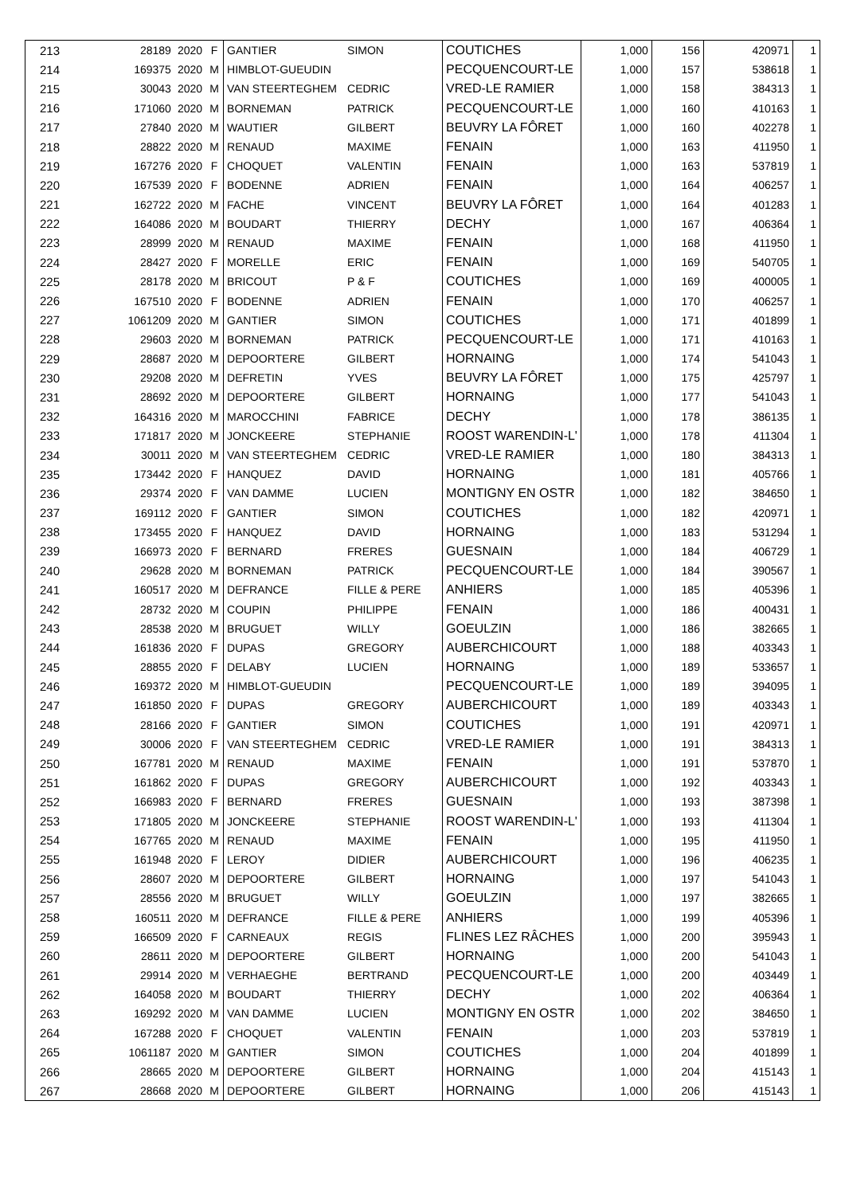| 213 | 28189 | 2020 | F | GANTIER | SIMON | COUTICHES | 1,000 | 156 | 420971 | 1 |
| 214 | 169375 | 2020 | M | HIMBLOT-GUEUDIN | | PECQUENCOURT-LE | 1,000 | 157 | 538618 | 1 |
| 215 | 30043 | 2020 | M | VAN STEERTEGHEM | CEDRIC | VRED-LE RAMIER | 1,000 | 158 | 384313 | 1 |
| 216 | 171060 | 2020 | M | BORNEMAN | PATRICK | PECQUENCOURT-LE | 1,000 | 160 | 410163 | 1 |
| 217 | 27840 | 2020 | M | WAUTIER | GILBERT | BEUVRY LA FÔRET | 1,000 | 160 | 402278 | 1 |
| 218 | 28822 | 2020 | M | RENAUD | MAXIME | FENAIN | 1,000 | 163 | 411950 | 1 |
| 219 | 167276 | 2020 | F | CHOQUET | VALENTIN | FENAIN | 1,000 | 163 | 537819 | 1 |
| 220 | 167539 | 2020 | F | BODENNE | ADRIEN | FENAIN | 1,000 | 164 | 406257 | 1 |
| 221 | 162722 | 2020 | M | FACHE | VINCENT | BEUVRY LA FÔRET | 1,000 | 164 | 401283 | 1 |
| 222 | 164086 | 2020 | M | BOUDART | THIERRY | DECHY | 1,000 | 167 | 406364 | 1 |
| 223 | 28999 | 2020 | M | RENAUD | MAXIME | FENAIN | 1,000 | 168 | 411950 | 1 |
| 224 | 28427 | 2020 | F | MORELLE | ERIC | FENAIN | 1,000 | 169 | 540705 | 1 |
| 225 | 28178 | 2020 | M | BRICOUT | P & F | COUTICHES | 1,000 | 169 | 400005 | 1 |
| 226 | 167510 | 2020 | F | BODENNE | ADRIEN | FENAIN | 1,000 | 170 | 406257 | 1 |
| 227 | 1061209 | 2020 | M | GANTIER | SIMON | COUTICHES | 1,000 | 171 | 401899 | 1 |
| 228 | 29603 | 2020 | M | BORNEMAN | PATRICK | PECQUENCOURT-LE | 1,000 | 171 | 410163 | 1 |
| 229 | 28687 | 2020 | M | DEPOORTERE | GILBERT | HORNAING | 1,000 | 174 | 541043 | 1 |
| 230 | 29208 | 2020 | M | DEFRETIN | YVES | BEUVRY LA FÔRET | 1,000 | 175 | 425797 | 1 |
| 231 | 28692 | 2020 | M | DEPOORTERE | GILBERT | HORNAING | 1,000 | 177 | 541043 | 1 |
| 232 | 164316 | 2020 | M | MAROCCHINI | FABRICE | DECHY | 1,000 | 178 | 386135 | 1 |
| 233 | 171817 | 2020 | M | JONCKEERE | STEPHANIE | ROOST WARENDIN-L' | 1,000 | 178 | 411304 | 1 |
| 234 | 30011 | 2020 | M | VAN STEERTEGHEM | CEDRIC | VRED-LE RAMIER | 1,000 | 180 | 384313 | 1 |
| 235 | 173442 | 2020 | F | HANQUEZ | DAVID | HORNAING | 1,000 | 181 | 405766 | 1 |
| 236 | 29374 | 2020 | F | VAN DAMME | LUCIEN | MONTIGNY EN OSTR | 1,000 | 182 | 384650 | 1 |
| 237 | 169112 | 2020 | F | GANTIER | SIMON | COUTICHES | 1,000 | 182 | 420971 | 1 |
| 238 | 173455 | 2020 | F | HANQUEZ | DAVID | HORNAING | 1,000 | 183 | 531294 | 1 |
| 239 | 166973 | 2020 | F | BERNARD | FRERES | GUESNAIN | 1,000 | 184 | 406729 | 1 |
| 240 | 29628 | 2020 | M | BORNEMAN | PATRICK | PECQUENCOURT-LE | 1,000 | 184 | 390567 | 1 |
| 241 | 160517 | 2020 | M | DEFRANCE | FILLE & PERE | ANHIERS | 1,000 | 185 | 405396 | 1 |
| 242 | 28732 | 2020 | M | COUPIN | PHILIPPE | FENAIN | 1,000 | 186 | 400431 | 1 |
| 243 | 28538 | 2020 | M | BRUGUET | WILLY | GOEULZIN | 1,000 | 186 | 382665 | 1 |
| 244 | 161836 | 2020 | F | DUPAS | GREGORY | AUBERCHICOURT | 1,000 | 188 | 403343 | 1 |
| 245 | 28855 | 2020 | F | DELABY | LUCIEN | HORNAING | 1,000 | 189 | 533657 | 1 |
| 246 | 169372 | 2020 | M | HIMBLOT-GUEUDIN | | PECQUENCOURT-LE | 1,000 | 189 | 394095 | 1 |
| 247 | 161850 | 2020 | F | DUPAS | GREGORY | AUBERCHICOURT | 1,000 | 189 | 403343 | 1 |
| 248 | 28166 | 2020 | F | GANTIER | SIMON | COUTICHES | 1,000 | 191 | 420971 | 1 |
| 249 | 30006 | 2020 | F | VAN STEERTEGHEM | CEDRIC | VRED-LE RAMIER | 1,000 | 191 | 384313 | 1 |
| 250 | 167781 | 2020 | M | RENAUD | MAXIME | FENAIN | 1,000 | 191 | 537870 | 1 |
| 251 | 161862 | 2020 | F | DUPAS | GREGORY | AUBERCHICOURT | 1,000 | 192 | 403343 | 1 |
| 252 | 166983 | 2020 | F | BERNARD | FRERES | GUESNAIN | 1,000 | 193 | 387398 | 1 |
| 253 | 171805 | 2020 | M | JONCKEERE | STEPHANIE | ROOST WARENDIN-L' | 1,000 | 193 | 411304 | 1 |
| 254 | 167765 | 2020 | M | RENAUD | MAXIME | FENAIN | 1,000 | 195 | 411950 | 1 |
| 255 | 161948 | 2020 | F | LEROY | DIDIER | AUBERCHICOURT | 1,000 | 196 | 406235 | 1 |
| 256 | 28607 | 2020 | M | DEPOORTERE | GILBERT | HORNAING | 1,000 | 197 | 541043 | 1 |
| 257 | 28556 | 2020 | M | BRUGUET | WILLY | GOEULZIN | 1,000 | 197 | 382665 | 1 |
| 258 | 160511 | 2020 | M | DEFRANCE | FILLE & PERE | ANHIERS | 1,000 | 199 | 405396 | 1 |
| 259 | 166509 | 2020 | F | CARNEAUX | REGIS | FLINES LEZ RÂCHES | 1,000 | 200 | 395943 | 1 |
| 260 | 28611 | 2020 | M | DEPOORTERE | GILBERT | HORNAING | 1,000 | 200 | 541043 | 1 |
| 261 | 29914 | 2020 | M | VERHAEGHE | BERTRAND | PECQUENCOURT-LE | 1,000 | 200 | 403449 | 1 |
| 262 | 164058 | 2020 | M | BOUDART | THIERRY | DECHY | 1,000 | 202 | 406364 | 1 |
| 263 | 169292 | 2020 | M | VAN DAMME | LUCIEN | MONTIGNY EN OSTR | 1,000 | 202 | 384650 | 1 |
| 264 | 167288 | 2020 | F | CHOQUET | VALENTIN | FENAIN | 1,000 | 203 | 537819 | 1 |
| 265 | 1061187 | 2020 | M | GANTIER | SIMON | COUTICHES | 1,000 | 204 | 401899 | 1 |
| 266 | 28665 | 2020 | M | DEPOORTERE | GILBERT | HORNAING | 1,000 | 204 | 415143 | 1 |
| 267 | 28668 | 2020 | M | DEPOORTERE | GILBERT | HORNAING | 1,000 | 206 | 415143 | 1 |